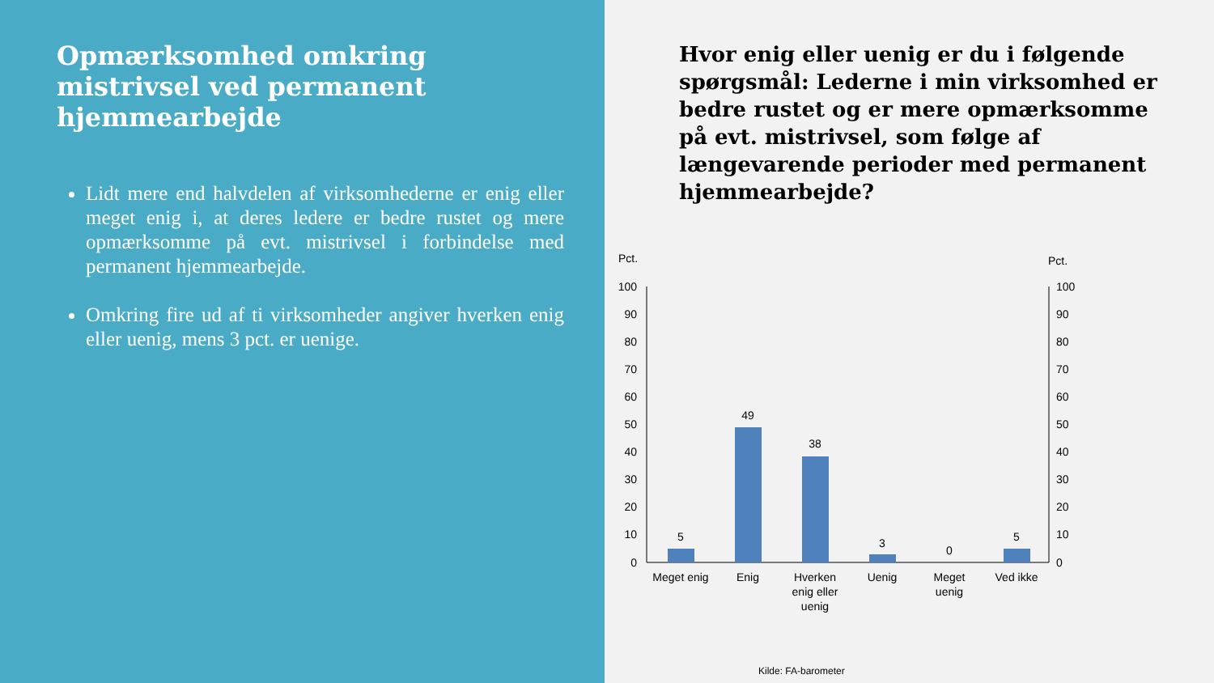Opmærksomhed omkring mistrivsel ved permanent hjemmearbejde
Lidt mere end halvdelen af virksomhederne er enig eller meget enig i, at deres ledere er bedre rustet og mere opmærksomme på evt. mistrivsel i forbindelse med permanent hjemmearbejde.
Omkring fire ud af ti virksomheder angiver hverken enig eller uenig, mens 3 pct. er uenige.
Hvor enig eller uenig er du i følgende spørgsmål: Lederne i min virksomhed er bedre rustet og er mere opmærksomme på evt. mistrivsel, som følge af længevarende perioder med permanent hjemmearbejde?
Pct.
Pct.
100
90
80
70
60
50
40
30
20
10
0
100
90
80
70
60
50
40
30
20
10
0
5
49
38
3
0
5
Meget enig
Enig
Hverken
enig eller
uenig
Uenig
Meget
uenig
Ved ikke
Kilde: FA-barometer